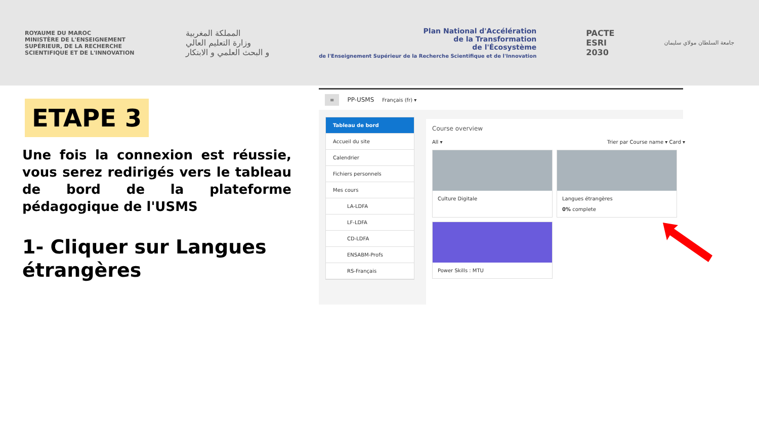ROYAUME DU MAROC
MINISTÈRE DE L'ENSEIGNEMENT SUPÉRIEUR, DE LA RECHERCHE SCIENTIFIQUE ET DE L'INNOVATION
المملكة المغربية
وزارة التعليم العالي
و البحث العلمي و الابتكار
Plan National d'Accélération
de la Transformation
de l'Écosystème
de l'Enseignement Supérieur de la Recherche Scientifique et de l'Innovation
PACTE
ESRI
2030
جامعة السلطان مولاي سليمان
ETAPE 3
Une fois la connexion est réussie, vous serez redirigés vers le tableau de bord de la plateforme pédagogique de l'USMS
1- Cliquer sur Langues étrangères
≡ PP-USMS Français (fr) ▾
Tableau de bord
Accueil du site
Calendrier
Fichiers personnels
Mes cours
LA-LDFA
LF-LDFA
CD-LDFA
ENSABM-Profs
RS-Français
Course overview
All ▾ Trier par Course name ▾ Card ▾
Culture Digitale
Langues étrangères
0% complete
Power Skills : MTU